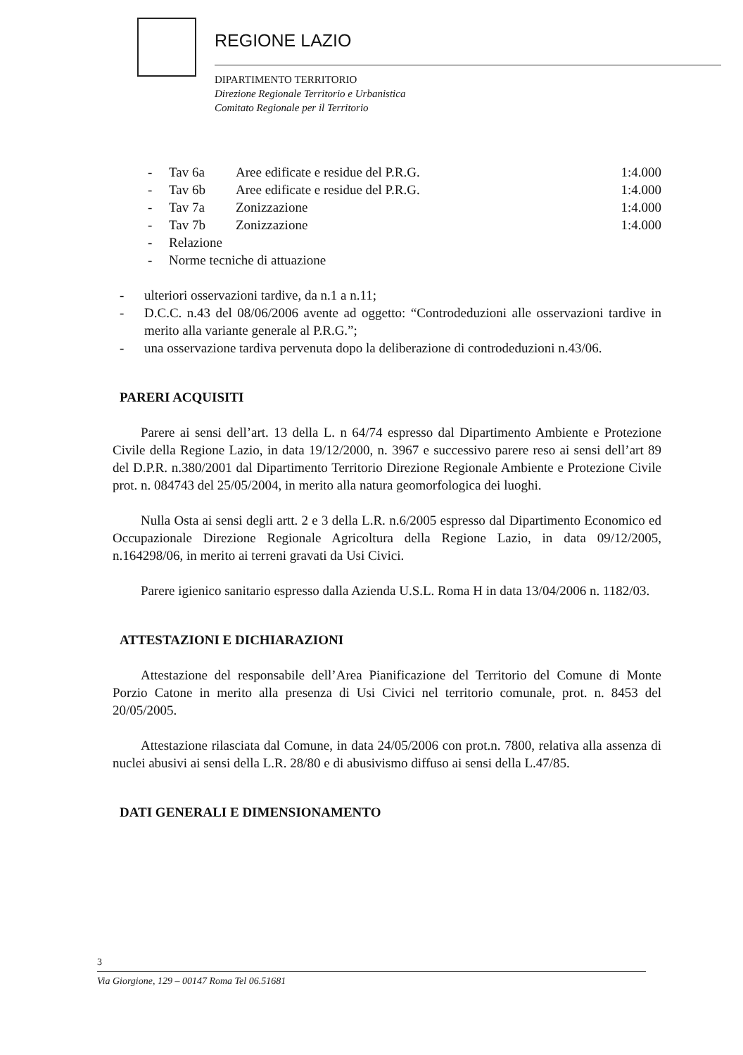REGIONE LAZIO
DIPARTIMENTO TERRITORIO
Direzione Regionale Territorio e Urbanistica
Comitato Regionale per il Territorio
- Tav 6a Aree edificate e residue del P.R.G. 1:4.000 - Tav 6b Aree edificate e residue del P.R.G. 1:4.000 - Tav 7a Zonizzazione 1:4.000 - Tav 7b Zonizzazione 1:4.000 - Relazione - Norme tecniche di attuazione
- ulteriori osservazioni tardive, da n.1 a n.11;
- D.C.C. n.43 del 08/06/2006 avente ad oggetto: “Controdeduzioni alle osservazioni tardive in merito alla variante generale al P.R.G.”;
- una osservazione tardiva pervenuta dopo la deliberazione di controdeduzioni n.43/06.
PARERI ACQUISITI
Parere ai sensi dell’art. 13 della L. n 64/74 espresso dal Dipartimento Ambiente e Protezione Civile della Regione Lazio, in data 19/12/2000, n. 3967 e successivo parere reso ai sensi dell’art 89 del D.P.R. n.380/2001 dal Dipartimento Territorio Direzione Regionale Ambiente e Protezione Civile prot. n. 084743 del 25/05/2004, in merito alla natura geomorfologica dei luoghi.
Nulla Osta ai sensi degli artt. 2 e 3 della L.R. n.6/2005 espresso dal Dipartimento Economico ed Occupazionale Direzione Regionale Agricoltura della Regione Lazio, in data 09/12/2005, n.164298/06, in merito ai terreni gravati da Usi Civici.
Parere igienico sanitario espresso dalla Azienda U.S.L. Roma H in data 13/04/2006 n. 1182/03.
ATTESTAZIONI E DICHIARAZIONI
Attestazione del responsabile dell’Area Pianificazione del Territorio del Comune di Monte Porzio Catone in merito alla presenza di Usi Civici nel territorio comunale, prot. n. 8453 del 20/05/2005.
Attestazione rilasciata dal Comune, in data 24/05/2006 con prot.n. 7800, relativa alla assenza di nuclei abusivi ai sensi della L.R. 28/80 e di abusivismo diffuso ai sensi della L.47/85.
DATI GENERALI E DIMENSIONAMENTO
3
Via Giorgione, 129 – 00147 Roma Tel 06.51681